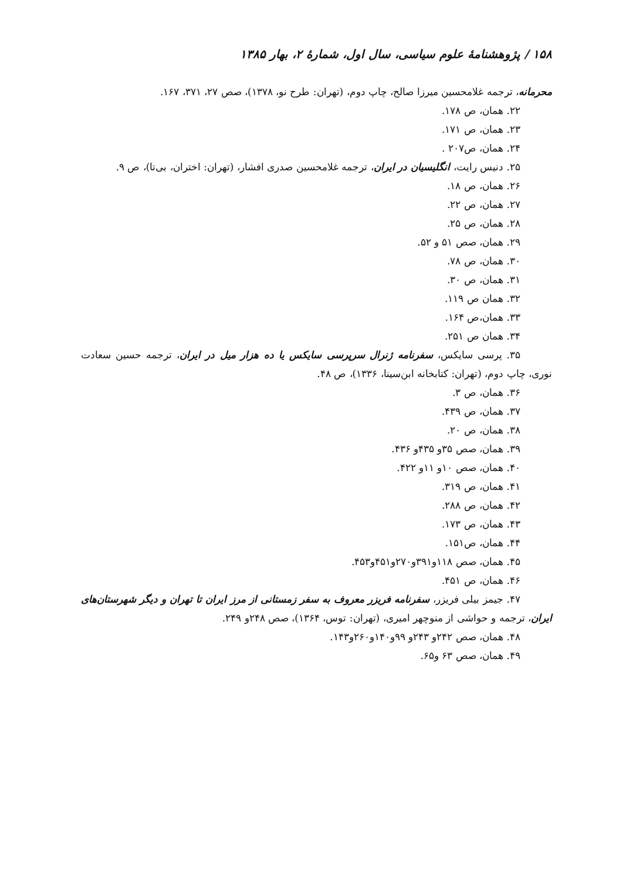۱۵۸ / پژوهشنامهٔ علوم سیاسی، سال اول، شمارهٔ ۲، بهار ۱۳۸۵
محرمانه، ترجمه غلامحسین میرزا صالح، چاپ دوم، (تهران: طرح نو، ۱۳۷۸)، صص ۲۷، ۳۷۱، ۱۶۷.
۲۲. همان، ص ۱۷۸.
۲۳. همان، ص ۱۷۱.
۲۴. همان، ص۲۰۷ .
۲۵. دنیس رایت، انگلیسیان در ایران، ترجمه غلامحسین صدری افشار، (تهران: اختران، بی‌تا)، ص ۹.
۲۶. همان، ص ۱۸.
۲۷. همان، ص ۲۲.
۲۸. همان، ص ۲۵.
۲۹. همان، صص ۵۱ و ۵۲.
۳۰. همان، ص ۷۸.
۳۱. همان، ص ۳۰.
۳۲. همان ص ۱۱۹.
۳۳. همان،ص ۱۶۴.
۳۴. همان ص ۲۵۱.
۳۵. پرسی سایکس، سفرنامه ژنرال سرپرسی سایکس یا ده هزار میل در ایران، ترجمه حسین سعادت نوری، چاپ دوم، (تهران: کتابخانه ابن‌سینا، ۱۳۳۶)، ص ۴۸.
۳۶. همان، ص ۳.
۳۷. همان، ص ۴۳۹.
۳۸. همان، ص ۲۰.
۳۹. همان، صص ۳۵و ۴۳۵و ۴۳۶.
۴۰. همان، صص ۱۰و ۱۱و ۴۲۲.
۴۱. همان، ص ۳۱۹.
۴۲. همان، ص ۲۸۸.
۴۳. همان، ص ۱۷۳.
۴۴. همان، ص۱۵۱.
۴۵. همان، صص ۱۱۸و۳۹۱و۲۷۰و۴۵۱و۴۵۳.
۴۶. همان، ص ۴۵۱.
۴۷. جیمز بیلی فریزر، سفرنامه فریزر معروف به سفر زمستانی از مرز ایران تا تهران و دیگر شهرستان‌های ایران، ترجمه و حواشی از منوچهر امیری، (تهران: توس، ۱۳۶۴)، صص ۲۴۸و ۲۴۹.
۴۸. همان، صص ۲۴۲و ۲۴۳و ۹۹و۱۴۰و۲۶۰و۱۴۳.
۴۹. همان، صص ۶۳ و۶۵.